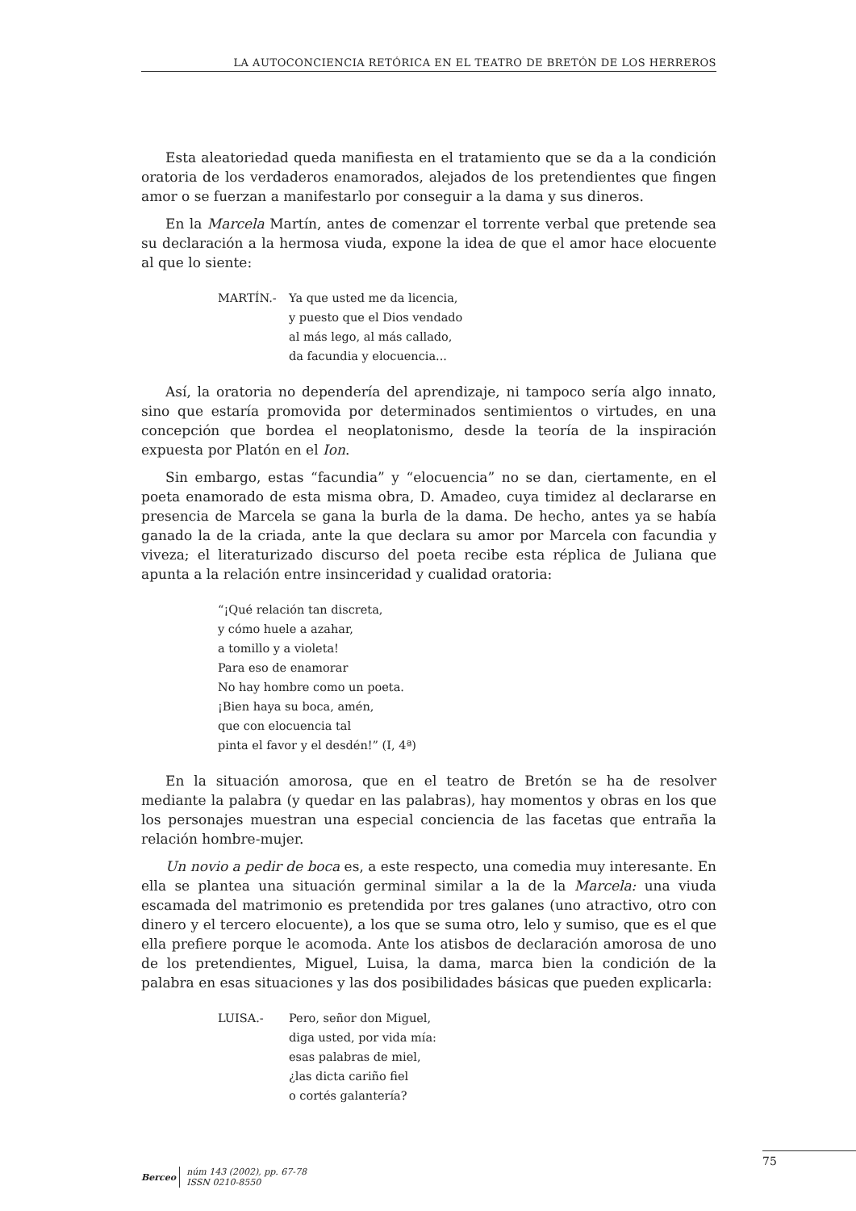LA AUTOCONCIENCIA RETÓRICA EN EL TEATRO DE BRETÓN DE LOS HERREROS
Esta aleatoriedad queda manifiesta en el tratamiento que se da a la condición oratoria de los verdaderos enamorados, alejados de los pretendientes que fingen amor o se fuerzan a manifestarlo por conseguir a la dama y sus dineros.
En la Marcela Martín, antes de comenzar el torrente verbal que pretende sea su declaración a la hermosa viuda, expone la idea de que el amor hace elocuente al que lo siente:
MARTÍN.- Ya que usted me da licencia,
y puesto que el Dios vendado
al más lego, al más callado,
da facundia y elocuencia...
Así, la oratoria no dependería del aprendizaje, ni tampoco sería algo innato, sino que estaría promovida por determinados sentimientos o virtudes, en una concepción que bordea el neoplatonismo, desde la teoría de la inspiración expuesta por Platón en el Ion.
Sin embargo, estas “facundia” y “elocuencia” no se dan, ciertamente, en el poeta enamorado de esta misma obra, D. Amadeo, cuya timidez al declararse en presencia de Marcela se gana la burla de la dama. De hecho, antes ya se había ganado la de la criada, ante la que declara su amor por Marcela con facundia y viveza; el literaturizado discurso del poeta recibe esta réplica de Juliana que apunta a la relación entre insinceridad y cualidad oratoria:
“¡Qué relación tan discreta,
y cómo huele a azahar,
a tomillo y a violeta!
Para eso de enamorar
No hay hombre como un poeta.
¡Bien haya su boca, amén,
que con elocuencia tal
pinta el favor y el desdén!” (I, 4ª)
En la situación amorosa, que en el teatro de Bretón se ha de resolver mediante la palabra (y quedar en las palabras), hay momentos y obras en los que los personajes muestran una especial conciencia de las facetas que entraña la relación hombre-mujer.
Un novio a pedir de boca es, a este respecto, una comedia muy interesante. En ella se plantea una situación germinal similar a la de la Marcela: una viuda escamada del matrimonio es pretendida por tres galanes (uno atractivo, otro con dinero y el tercero elocuente), a los que se suma otro, lelo y sumiso, que es el que ella prefiere porque le acomoda. Ante los atisbos de declaración amorosa de uno de los pretendientes, Miguel, Luisa, la dama, marca bien la condición de la palabra en esas situaciones y las dos posibilidades básicas que pueden explicarla:
LUISA.- Pero, señor don Miguel,
diga usted, por vida mía:
esas palabras de miel,
¿las dicta cariño fiel
o cortés galantería?
75
Berceo
núm 143 (2002), pp. 67-78
ISSN 0210-8550